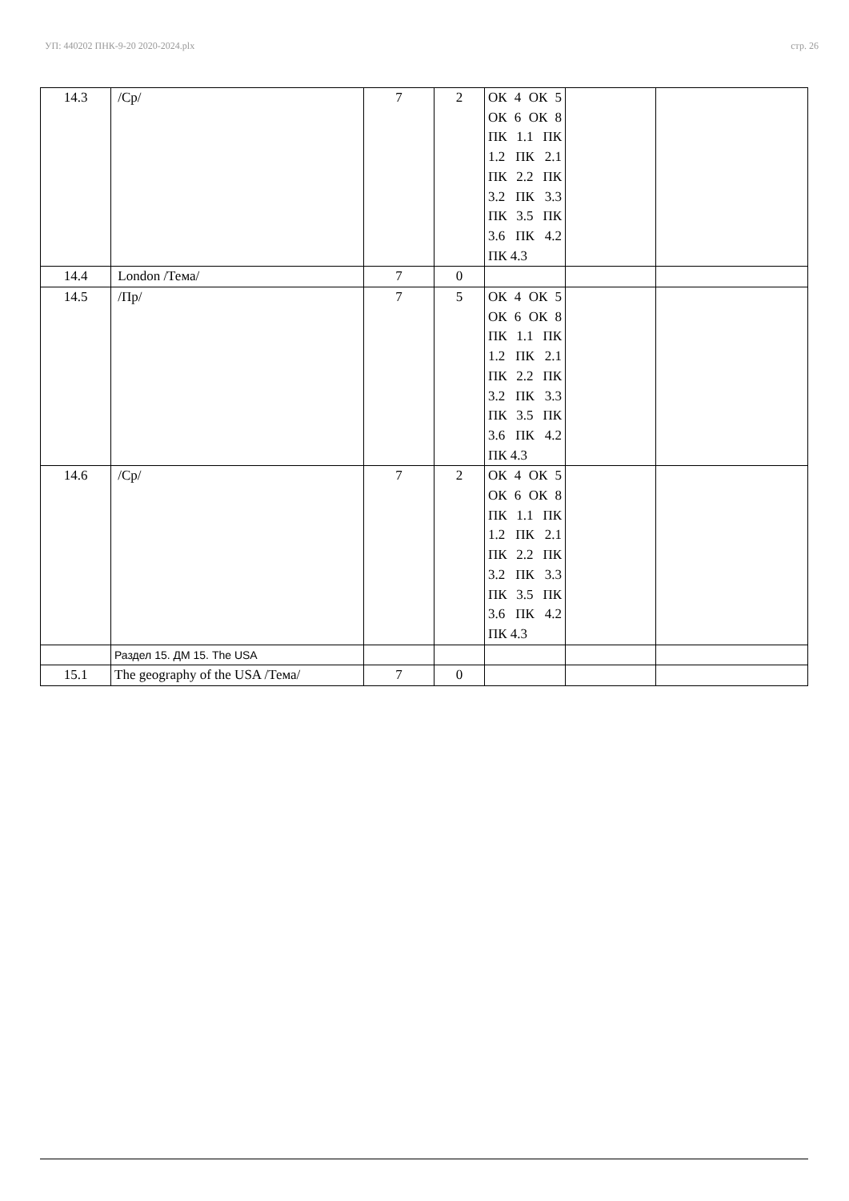УП: 440202 ПНК-9-20 2020-2024.plx стр. 26
| 14.3 | /Ср/ | 7 | 2 | ОК 4 ОК 5 ОК 6 ОК 8 ПК 1.1 ПК 1.2 ПК 2.1 ПК 2.2 ПК 3.2 ПК 3.3 ПК 3.5 ПК 3.6 ПК 4.2 ПК 4.3 | | |
| 14.4 | London /Тема/ | 7 | 0 | | | |
| 14.5 | /Пр/ | 7 | 5 | ОК 4 ОК 5 ОК 6 ОК 8 ПК 1.1 ПК 1.2 ПК 2.1 ПК 2.2 ПК 3.2 ПК 3.3 ПК 3.5 ПК 3.6 ПК 4.2 ПК 4.3 | | |
| 14.6 | /Ср/ | 7 | 2 | ОК 4 ОК 5 ОК 6 ОК 8 ПК 1.1 ПК 1.2 ПК 2.1 ПК 2.2 ПК 3.2 ПК 3.3 ПК 3.5 ПК 3.6 ПК 4.2 ПК 4.3 | | |
| | Раздел 15. ДМ 15. The USA | | | | | |
| 15.1 | The geography of the USA /Тема/ | 7 | 0 | | | |